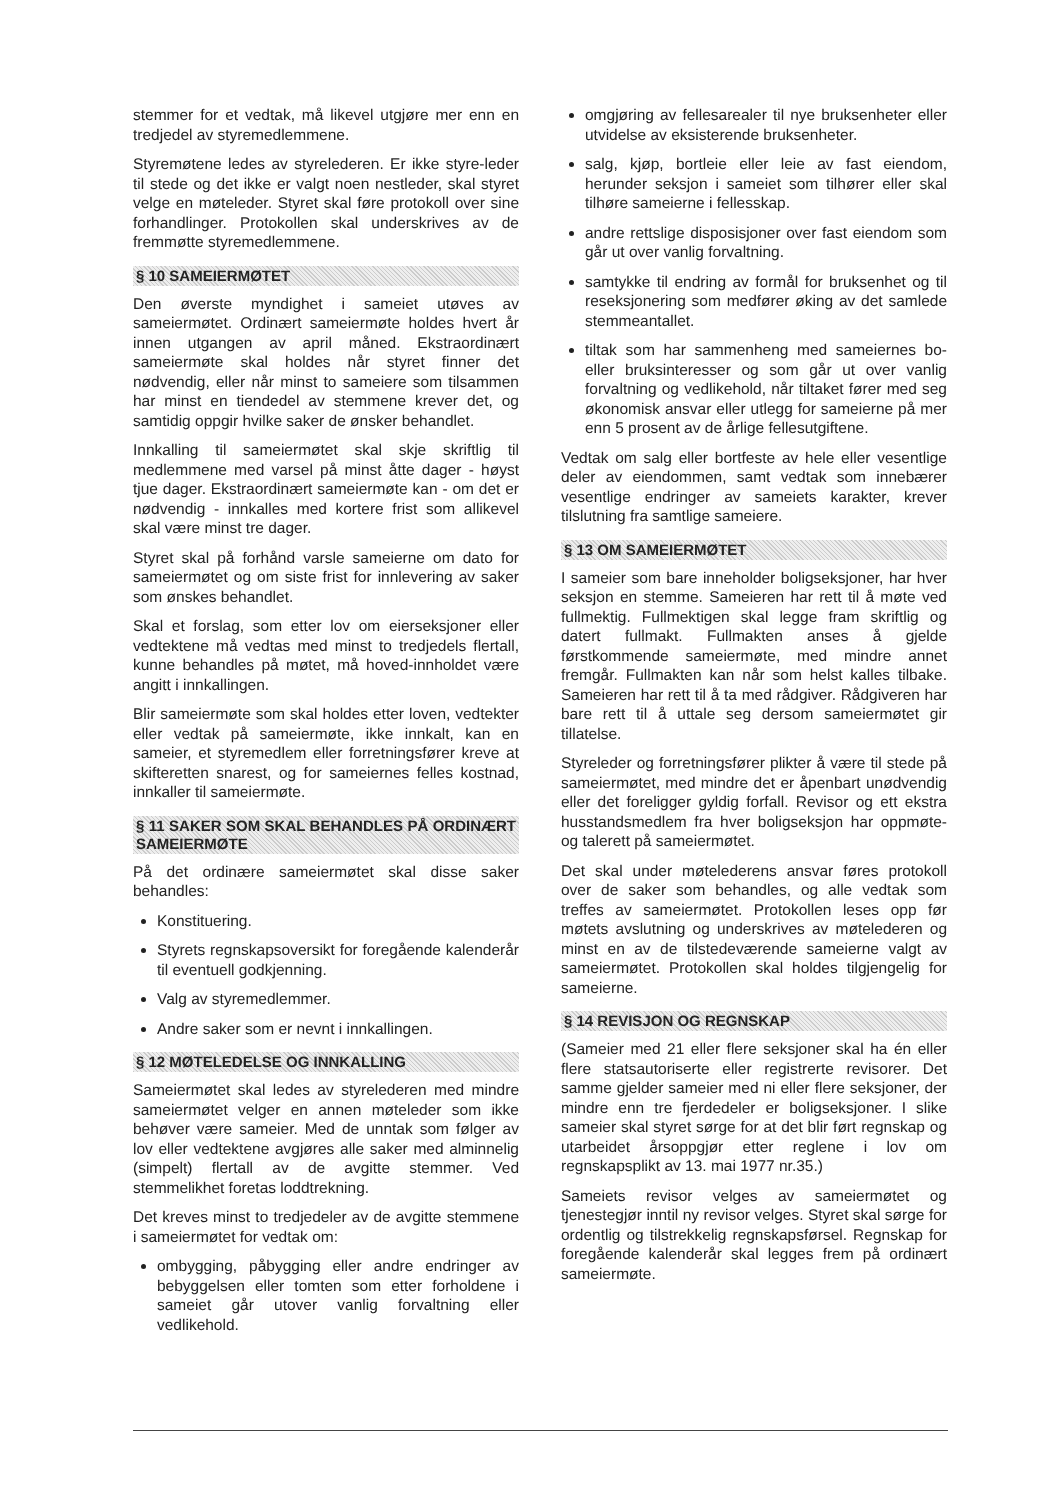stemmer for et vedtak, må likevel utgjøre mer enn en tredjedel av styremedlemmene.
Styremøtene ledes av styrelederen. Er ikke styre-leder til stede og det ikke er valgt noen nestleder, skal styret velge en møteleder. Styret skal føre protokoll over sine forhandlinger. Protokollen skal underskrives av de fremmøtte styremedlemmene.
§ 10 SAMEIERMØTET
Den øverste myndighet i sameiet utøves av sameiermøtet. Ordinært sameiermøte holdes hvert år innen utgangen av april måned. Ekstraordinært sameiermøte skal holdes når styret finner det nødvendig, eller når minst to sameiere som tilsammen har minst en tiendedel av stemmene krever det, og samtidig oppgir hvilke saker de ønsker behandlet.
Innkalling til sameiermøtet skal skje skriftlig til medlemmene med varsel på minst åtte dager - høyst tjue dager. Ekstraordinært sameiermøte kan - om det er nødvendig - innkalles med kortere frist som allikevel skal være minst tre dager.
Styret skal på forhånd varsle sameierne om dato for sameiermøtet og om siste frist for innlevering av saker som ønskes behandlet.
Skal et forslag, som etter lov om eierseksjoner eller vedtektene må vedtas med minst to tredjedels flertall, kunne behandles på møtet, må hoved-innholdet være angitt i innkallingen.
Blir sameiermøte som skal holdes etter loven, vedtekter eller vedtak på sameiermøte, ikke innkalt, kan en sameier, et styremedlem eller forretningsfører kreve at skifteretten snarest, og for sameiernes felles kostnad, innkaller til sameiermøte.
§ 11 SAKER SOM SKAL BEHANDLES PÅ ORDINÆRT SAMEIERMØTE
På det ordinære sameiermøtet skal disse saker behandles:
Konstituering.
Styrets regnskapsoversikt for foregående kalenderår til eventuell godkjenning.
Valg av styremedlemmer.
Andre saker som er nevnt i innkallingen.
§ 12 MØTELEDELSE OG INNKALLING
Sameiermøtet skal ledes av styrelederen med mindre sameiermøtet velger en annen møteleder som ikke behøver være sameier. Med de unntak som følger av lov eller vedtektene avgjøres alle saker med alminnelig (simpelt) flertall av de avgitte stemmer. Ved stemmelikhet foretas loddtrekning.
Det kreves minst to tredjedeler av de avgitte stemmene i sameiermøtet for vedtak om:
ombygging, påbygging eller andre endringer av bebyggelsen eller tomten som etter forholdene i sameiet går utover vanlig forvaltning eller vedlikehold.
omgjøring av fellesarealer til nye bruksenheter eller utvidelse av eksisterende bruksenheter.
salg, kjøp, bortleie eller leie av fast eiendom, herunder seksjon i sameiet som tilhører eller skal tilhøre sameierne i fellesskap.
andre rettslige disposisjoner over fast eiendom som går ut over vanlig forvaltning.
samtykke til endring av formål for bruksenhet og til reseksjonering som medfører øking av det samlede stemmeantallet.
tiltak som har sammenheng med sameiernes bo- eller bruksinteresser og som går ut over vanlig forvaltning og vedlikehold, når tiltaket fører med seg økonomisk ansvar eller utlegg for sameierne på mer enn 5 prosent av de årlige fellesutgiftene.
Vedtak om salg eller bortfeste av hele eller vesentlige deler av eiendommen, samt vedtak som innebærer vesentlige endringer av sameiets karakter, krever tilslutning fra samtlige sameiere.
§ 13 OM SAMEIERMØTET
I sameier som bare inneholder boligseksjoner, har hver seksjon en stemme. Sameieren har rett til å møte ved fullmektig. Fullmektigen skal legge fram skriftlig og datert fullmakt. Fullmakten anses å gjelde førstkommende sameiermøte, med mindre annet fremgår. Fullmakten kan når som helst kalles tilbake. Sameieren har rett til å ta med rådgiver. Rådgiveren har bare rett til å uttale seg dersom sameiermøtet gir tillatelse.
Styreleder og forretningsfører plikter å være til stede på sameiermøtet, med mindre det er åpenbart unødvendig eller det foreligger gyldig forfall. Revisor og ett ekstra husstandsmedlem fra hver boligseksjon har oppmøte- og talerett på sameiermøtet.
Det skal under møtelederens ansvar føres protokoll over de saker som behandles, og alle vedtak som treffes av sameiermøtet. Protokollen leses opp før møtets avslutning og underskrives av møtelederen og minst en av de tilstedeværende sameierne valgt av sameiermøtet. Protokollen skal holdes tilgjengelig for sameierne.
§ 14 REVISJON OG REGNSKAP
(Sameier med 21 eller flere seksjoner skal ha én eller flere statsautoriserte eller registrerte revisorer. Det samme gjelder sameier med ni eller flere seksjoner, der mindre enn tre fjerdedeler er boligseksjoner. I slike sameier skal styret sørge for at det blir ført regnskap og utarbeidet årsoppgjør etter reglene i lov om regnskapsplikt av 13. mai 1977 nr.35.)
Sameiets revisor velges av sameiermøtet og tjenestegjør inntil ny revisor velges. Styret skal sørge for ordentlig og tilstrekkelig regnskapsførsel. Regnskap for foregående kalenderår skal legges frem på ordinært sameiermøte.